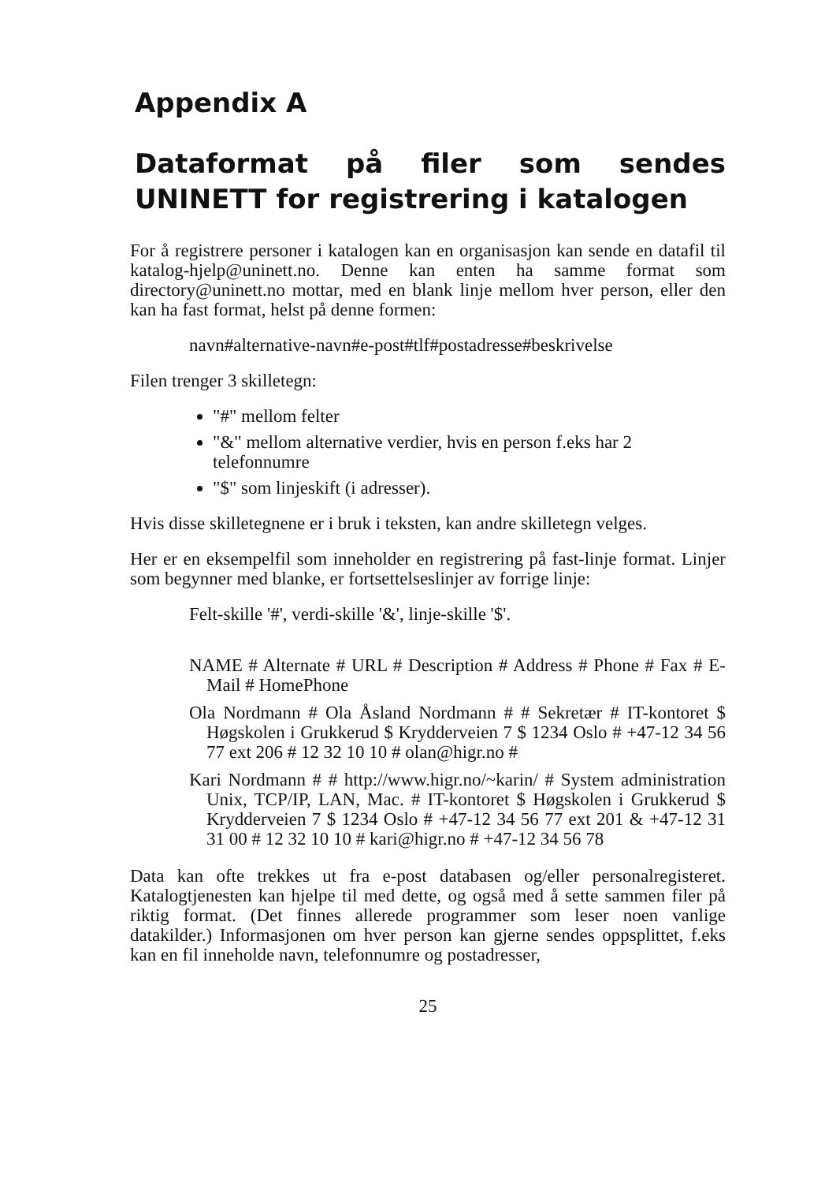Appendix A
Dataformat på filer som sendes UNINETT for registrering i katalogen
For å registrere personer i katalogen kan en organisasjon kan sende en datafil til katalog-hjelp@uninett.no. Denne kan enten ha samme format som directory@uninett.no mottar, med en blank linje mellom hver person, eller den kan ha fast format, helst på denne formen:
navn#alternative-navn#e-post#tlf#postadresse#beskrivelse
Filen trenger 3 skilletegn:
"#" mellom felter
"&" mellom alternative verdier, hvis en person f.eks har 2 telefonnumre
"$" som linjeskift (i adresser).
Hvis disse skilletegnene er i bruk i teksten, kan andre skilletegn velges.
Her er en eksempelfil som inneholder en registrering på fast-linje format. Linjer som begynner med blanke, er fortsettelseslinjer av forrige linje:
Felt-skille '#', verdi-skille '&', linje-skille '$'.
NAME # Alternate # URL # Description # Address # Phone # Fax # E-Mail # HomePhone
Ola Nordmann # Ola Åsland Nordmann # # Sekretær # IT-kontoret $ Høgskolen i Grukkerud $ Krydderveien 7 $ 1234 Oslo # +47-12 34 56 77 ext 206 # 12 32 10 10 # olan@higr.no #
Kari Nordmann # # http://www.higr.no/~karin/ # System administration Unix, TCP/IP, LAN, Mac. # IT-kontoret $ Høgskolen i Grukkerud $ Krydderveien 7 $ 1234 Oslo # +47-12 34 56 77 ext 201 & +47-12 31 31 00 # 12 32 10 10 # kari@higr.no # +47-12 34 56 78
Data kan ofte trekkes ut fra e-post databasen og/eller personalregisteret. Katalogtjenesten kan hjelpe til med dette, og også med å sette sammen filer på riktig format. (Det finnes allerede programmer som leser noen vanlige datakilder.) Informasjonen om hver person kan gjerne sendes oppsplittet, f.eks kan en fil inneholde navn, telefonnumre og postadresser,
25